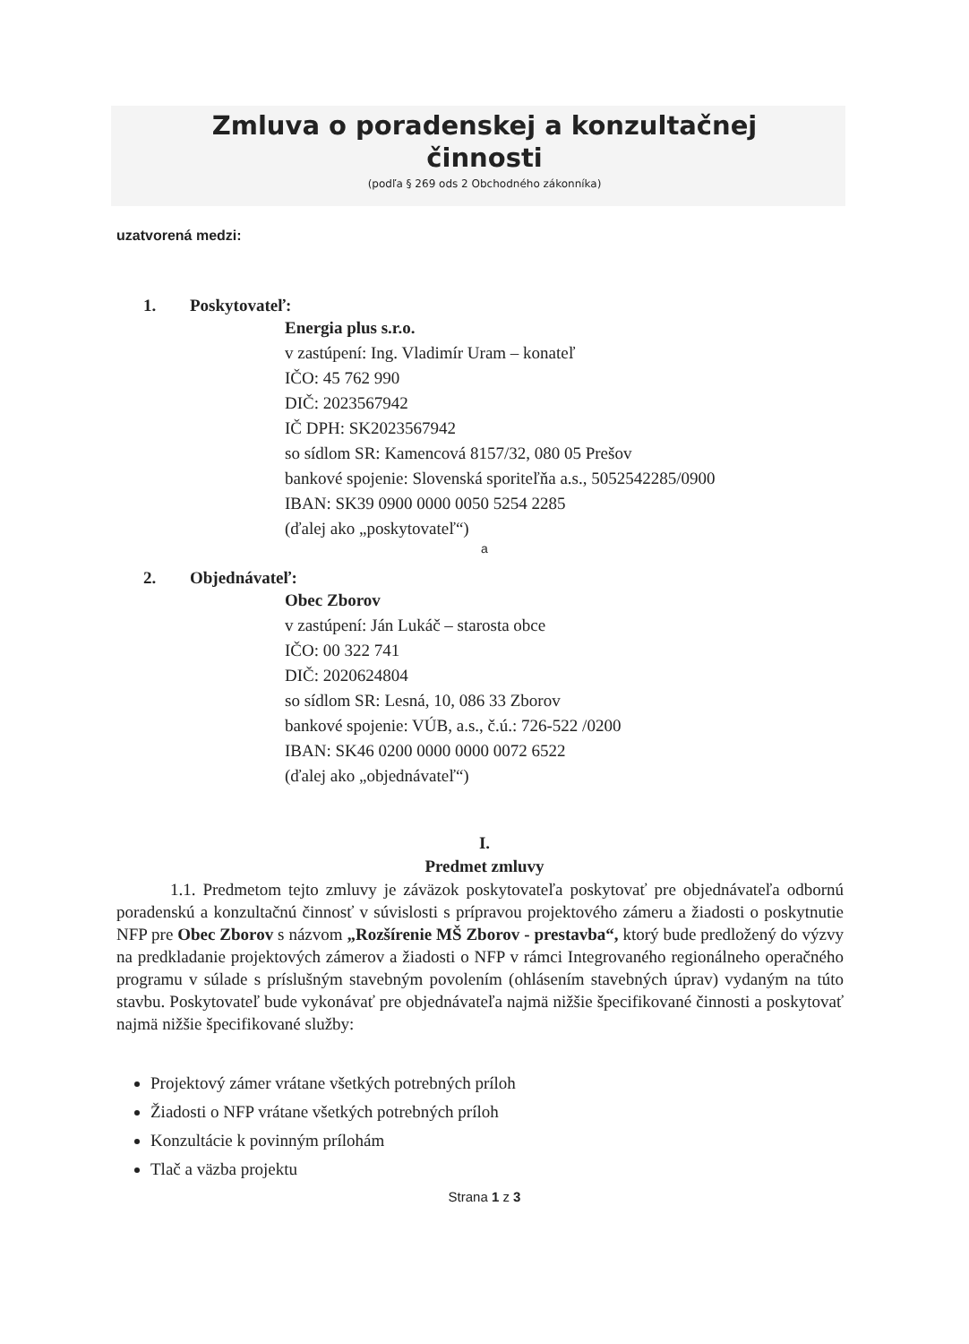Zmluva o poradenskej a konzultačnej
činnosti
(podľa § 269 ods 2 Obchodného zákonníka)
uzatvorená medzi:
1. Poskytovateľ:
Energia plus s.r.o.
v zastúpení: Ing. Vladimír Uram – konateľ
IČO: 45 762 990
DIČ: 2023567942
IČ DPH: SK2023567942
so sídlom SR: Kamencová 8157/32, 080 05 Prešov
bankové spojenie: Slovenská sporiteľňa a.s., 5052542285/0900
IBAN: SK39 0900 0000 0050 5254 2285
(ďalej ako „poskytovateľ“)
a
2. Objednávateľ:
Obec Zborov
v zastúpení: Ján Lukáč – starosta obce
IČO: 00 322 741
DIČ: 2020624804
so sídlom SR: Lesná, 10, 086 33 Zborov
bankové spojenie: VÚB, a.s., č.ú.: 726-522 /0200
IBAN: SK46 0200 0000 0000 0072 6522
(ďalej ako „objednávateľ“)
I.
Predmet zmluvy
1.1. Predmetom tejto zmluvy je záväzok poskytovateľa poskytovať pre objednávateľa odbornú poradenskú a konzultačnú činnosť v súvislosti s prípravou projektového zámeru a žiadosti o poskytnutie NFP pre Obec Zborov s názvom „Rozšírenie MŠ Zborov - prestavba“, ktorý bude predložený do výzvy na predkladanie projektových zámerov a žiadosti o NFP v rámci Integrovaného regionálneho operačného programu v súlade s príslušným stavebným povolením (ohlásením stavebných úprav) vydaným na túto stavbu. Poskytovateľ bude vykonávať pre objednávateľa najmä nižšie špecifikované činnosti a poskytovať najmä nižšie špecifikované služby:
Projektový zámer vrátane všetkých potrebných príloh
Žiadosti o NFP vrátane všetkých potrebných príloh
Konzultácie k povinným prílohám
Tlač a väzba projektu
Strana 1 z 3